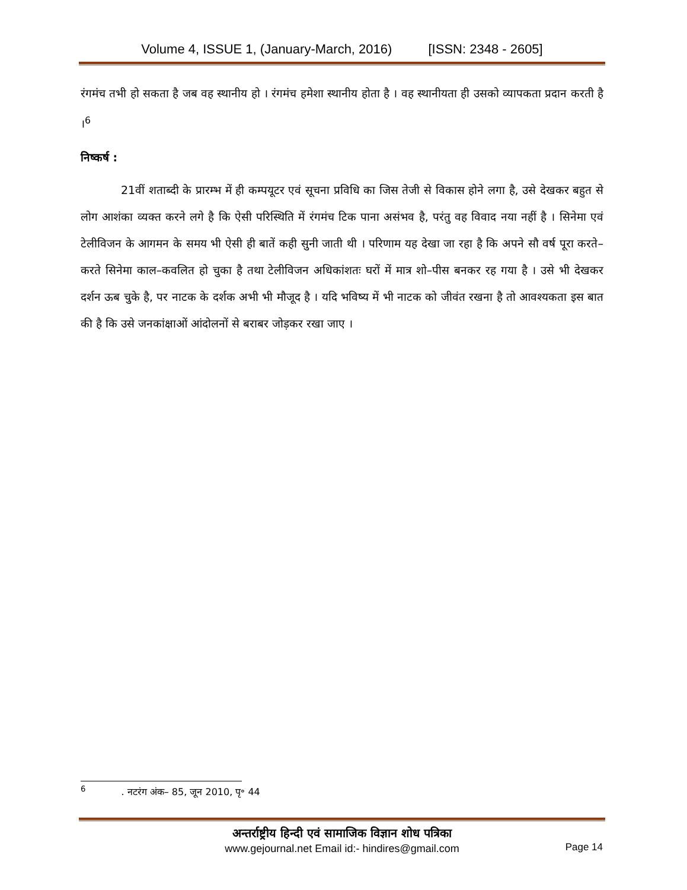Volume 4, ISSUE 1, (January-March, 2016) [ISSN: 2348 - 2605]
रंगमंच तभी हो सकता है जब वह स्थानीय हो । रंगमंच हमेशा स्थानीय होता है । वह स्थानीयता ही उसको व्यापकता प्रदान करती है ।<sup>6</sup>
निष्कर्ष :
21वीं शताब्दी के प्रारम्भ में ही कम्पयूटर एवं सूचना प्रविधि का जिस तेजी से विकास होने लगा है, उसे देखकर बहुत से लोग आशंका व्यक्त करने लगे है कि ऐसी परिस्थिति में रंगमंच टिक पाना असंभव है, परंतु वह विवाद नया नहीं है । सिनेमा एवं टेलीविजन के आगमन के समय भी ऐसी ही बातें कही सुनी जाती थी । परिणाम यह देखा जा रहा है कि अपने सौ वर्ष पूरा करते–करते सिनेमा काल–कवलित हो चुका है तथा टेलीविजन अधिकांशतः घरों में मात्र शो–पीस बनकर रह गया है । उसे भी देखकर दर्शन ऊब चुके है, पर नाटक के दर्शक अभी भी मौजूद है । यदि भविष्य में भी नाटक को जीवंत रखना है तो आवश्यकता इस बात की है कि उसे जनकांक्षाओं आंदोलनों से बराबर जोड़कर रखा जाए ।
<sup>6</sup>. नटरंग अंक– 85, जून 2010, पृ॰ 44
अन्तर्राष्ट्रीय हिन्दी एवं सामाजिक विज्ञान शोध पत्रिका
www.gejournal.net Email id:- hindires@gmail.com
Page 14